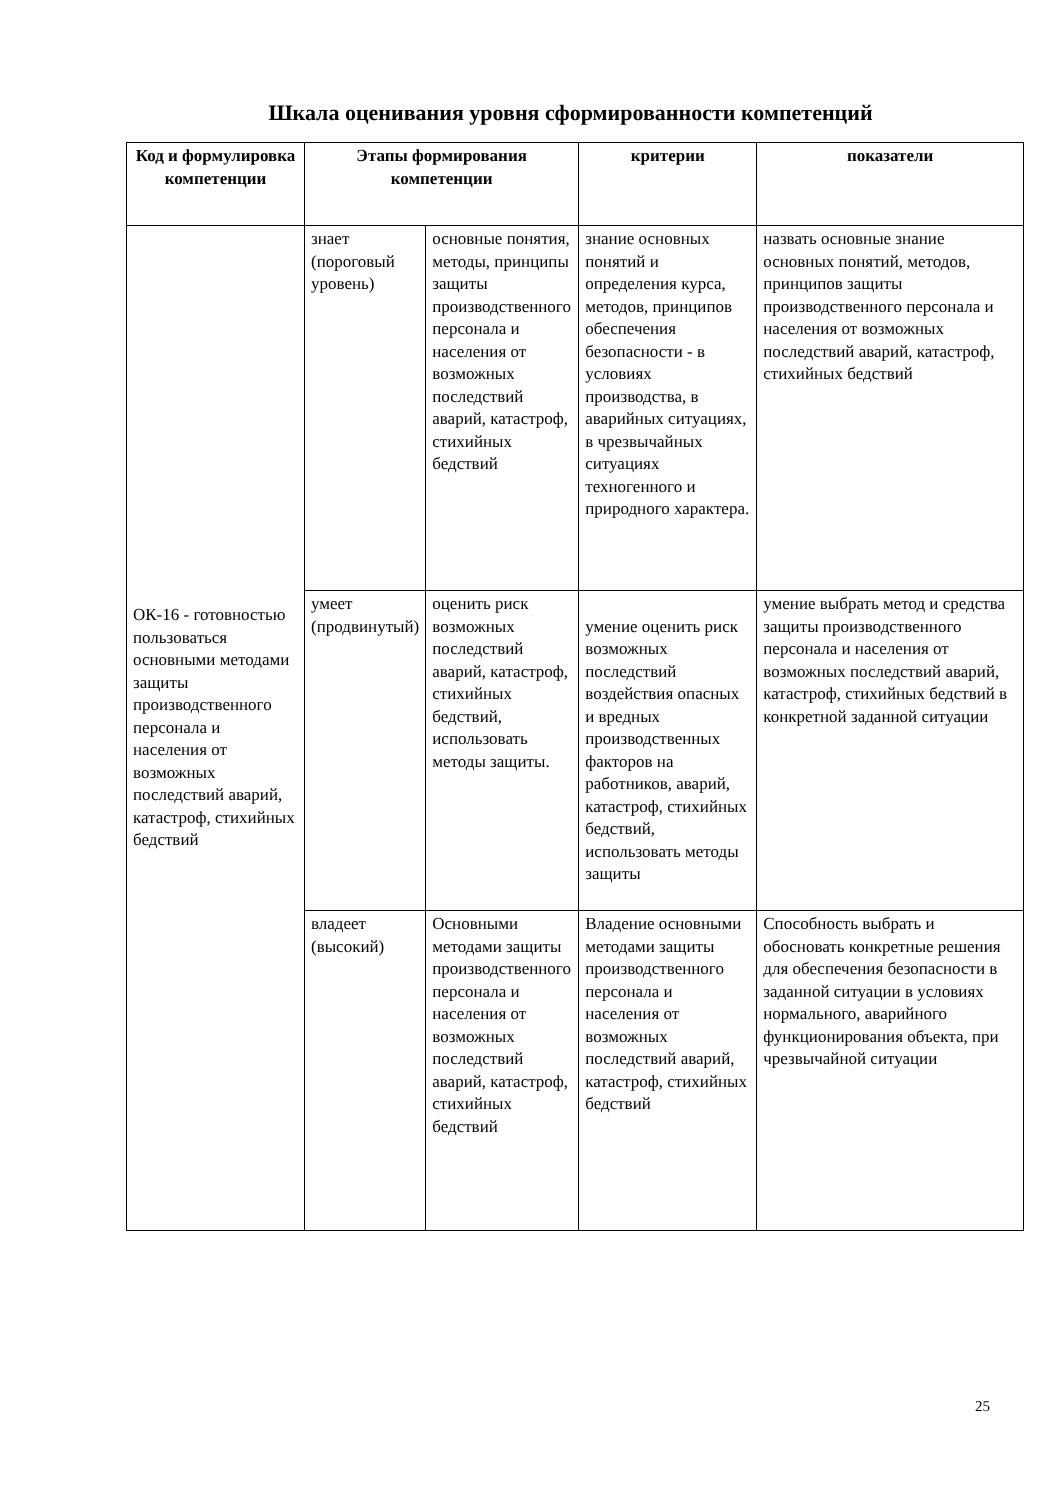Шкала оценивания уровня сформированности компетенций
| Код и формулировка компетенции | Этапы формирования компетенции | | критерии | показатели |
| --- | --- | --- | --- | --- |
| ОК-16 - готовностью пользоваться основными методами защиты производственного персонала и населения от возможных последствий аварий, катастроф, стихийных бедствий | знает (пороговый уровень) | основные понятия, методы, принципы защиты производственного персонала и населения от возможных последствий аварий, катастроф, стихийных бедствий | знание основных понятий и определения курса, методов, принципов обеспечения безопасности - в условиях производства, в аварийных ситуациях, в чрезвычайных ситуациях техногенного и природного характера. | назвать основные знание основных понятий, методов, принципов защиты производственного персонала и населения от возможных последствий аварий, катастроф, стихийных бедствий |
| | умеет (продвинутый) | оценить риск возможных последствий аварий, катастроф, стихийных бедствий, использовать методы защиты. | умение оценить риск возможных последствий воздействия опасных и вредных производственных факторов на работников, аварий, катастроф, стихийных бедствий, использовать методы защиты | умение выбрать метод и средства защиты производственного персонала и населения от возможных последствий аварий, катастроф, стихийных бедствий в конкретной заданной ситуации |
| | владеет (высокий) | Основными методами защиты производственного персонала и населения от возможных последствий аварий, катастроф, стихийных бедствий | Владение основными методами защиты производственного персонала и населения от возможных последствий аварий, катастроф, стихийных бедствий | Способность выбрать и обосновать конкретные решения для обеспечения безопасности в заданной ситуации в условиях нормального, аварийного функционирования объекта, при чрезвычайной ситуации |
25